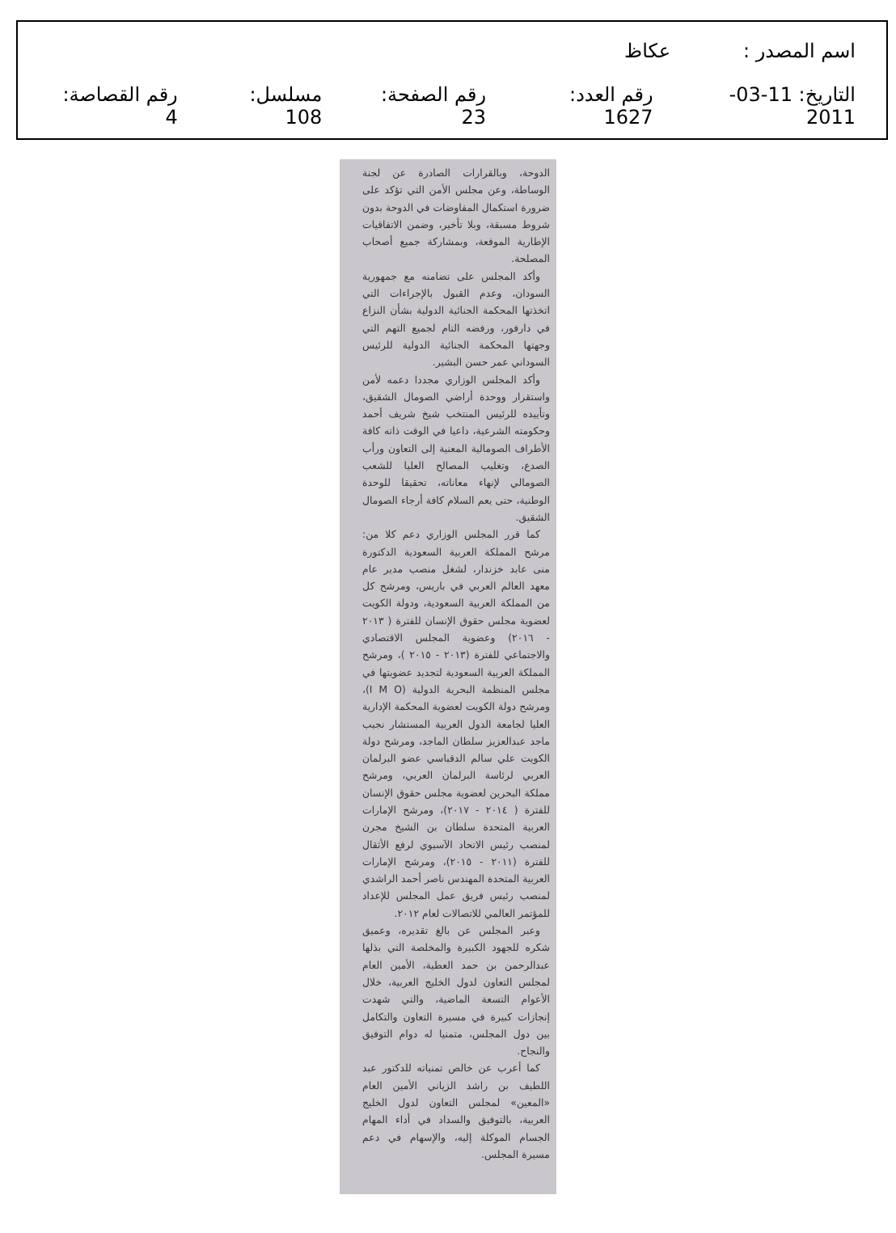اسم المصدر : عكاظ
التاريخ: 11-03-2011 رقم العدد: 1627 رقم الصفحة: 23 مسلسل: 108 رقم القصاصة: 4
الدوحة، وبالقرارات الصادرة عن لجنة الوساطة، وعن مجلس الأمن التي تؤكد على ضرورة استكمال المفاوضات في الدوحة بدون شروط مسبقة، وبلا تأخير، وضمن الاتفاقيات الإطارية الموقعة، وبمشاركة جميع أصحاب المصلحة.
وأكد المجلس على تضامنه مع جمهورية السودان، وعدم القبول بالإجراءات التي اتخذتها المحكمة الجنائية الدولية بشأن النزاع في دارفور، ورفضه التام لجميع التهم التي وجهتها المحكمة الجنائية الدولية للرئيس السوداني عمر حسن البشير.
وأكد المجلس الوزاري مجددا دعمه لأمن واستقرار ووحدة أراضي الصومال الشقيق، وتأييده للرئيس المنتخب شيخ شريف أحمد وحكومته الشرعية، داعيا في الوقت ذاته كافة الأطراف الصومالية المعنية إلى التعاون ورأب الصدع، وتغليب المصالح العليا للشعب الصومالي لإنهاء معاناته، تحقيقا للوحدة الوطنية، حتى يعم السلام كافة أرجاء الصومال الشقيق.
كما قرر المجلس الوزاري دعم كلا من: مرشح المملكة العربية السعودية الدكتورة منى عابد خزندار، لشغل منصب مدير عام معهد العالم العربي في باريس، ومرشح كل من المملكة العربية السعودية، ودولة الكويت لعضوية مجلس حقوق الإنسان للفترة ( ٢٠١٣ - ٢٠١٦) وعضوية المجلس الاقتصادي والاجتماعي للفترة (٢٠١٣ - ٢٠١٥ )، ومرشح المملكة العربية السعودية لتجديد عضويتها في مجلس المنظمة البحرية الدولية (I M O)، ومرشح دولة الكويت لعضوية المحكمة الإدارية العليا لجامعة الدول العربية المستشار نجيب ماجد عبدالعزيز سلطان الماجد، ومرشح دولة الكويت علي سالم الدقباسي عضو البرلمان العربي لرئاسة البرلمان العربي، ومرشح مملكة البحرين لعضوية مجلس حقوق الإنسان للفترة ( ٢٠١٤ - ٢٠١٧)، ومرشح الإمارات العربية المتحدة سلطان بن الشيخ مجرن لمنصب رئيس الاتحاد الآسيوي لرفع الأثقال للفترة (٢٠١١ - ٢٠١٥)، ومرشح الإمارات العربية المتحدة المهندس ناصر أحمد الراشدي لمنصب رئيس فريق عمل المجلس للإعداد للمؤتمر العالمي للاتصالات لعام ٢٠١٢.
وعبر المجلس عن بالغ تقديره، وعميق شكره للجهود الكبيرة والمخلصة التي بذلها عبدالرحمن بن حمد العطية، الأمين العام لمجلس التعاون لدول الخليج العربية، خلال الأعوام التسعة الماضية، والتي شهدت إنجازات كبيرة في مسيرة التعاون والتكامل بين دول المجلس، متمنيا له دوام التوفيق والنجاح.
كما أعرب عن خالص تمنياته للدكتور عبد اللطيف بن راشد الزياني الأمين العام «المعين» لمجلس التعاون لدول الخليج العربية، بالتوفيق والسداد في أداء المهام الجسام الموكلة إليه، والإسهام في دعم مسيرة المجلس.